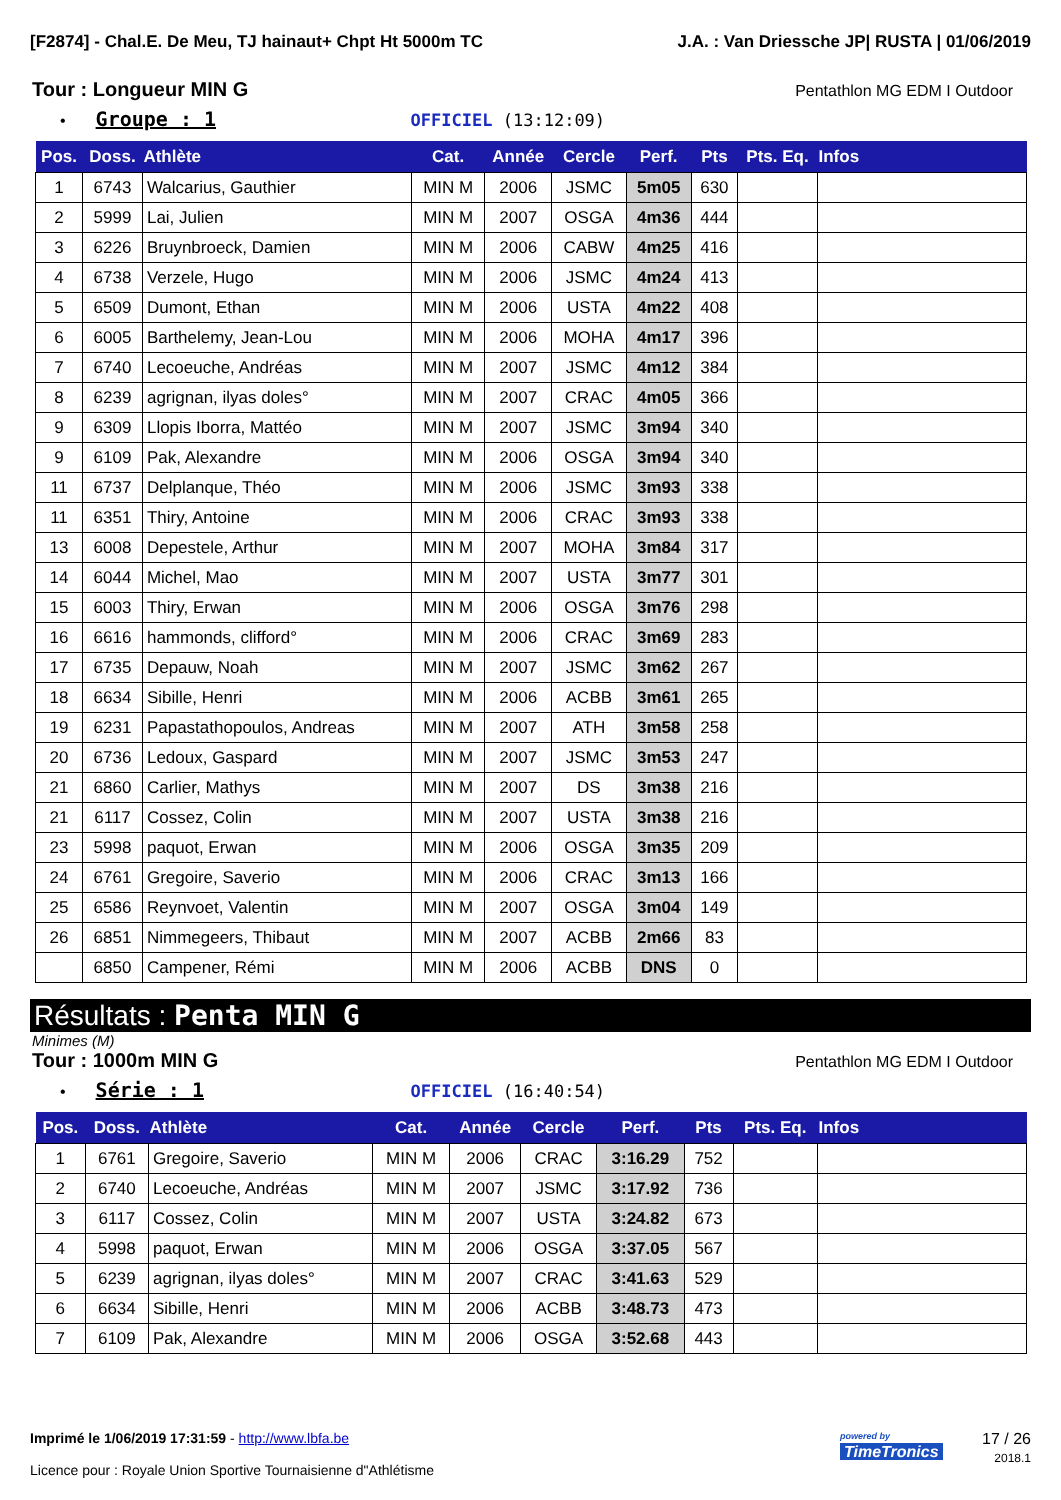[F2874] - Chal.E. De Meu, TJ hainaut+ Chpt Ht 5000m TC J.A. : Van Driessche JP| RUSTA | 01/06/2019
Tour : Longueur MIN G Pentathlon MG EDM I Outdoor
• Groupe : 1 OFFICIEL (13:12:09)
| Pos. | Doss. | Athlète | Cat. | Année | Cercle | Perf. | Pts | Pts. Eq. | Infos |
| --- | --- | --- | --- | --- | --- | --- | --- | --- | --- |
| 1 | 6743 | Walcarius, Gauthier | MIN M | 2006 | JSMC | 5m05 | 630 | | |
| 2 | 5999 | Lai, Julien | MIN M | 2007 | OSGA | 4m36 | 444 | | |
| 3 | 6226 | Bruynbroeck, Damien | MIN M | 2006 | CABW | 4m25 | 416 | | |
| 4 | 6738 | Verzele, Hugo | MIN M | 2006 | JSMC | 4m24 | 413 | | |
| 5 | 6509 | Dumont, Ethan | MIN M | 2006 | USTA | 4m22 | 408 | | |
| 6 | 6005 | Barthelemy, Jean-Lou | MIN M | 2006 | MOHA | 4m17 | 396 | | |
| 7 | 6740 | Lecoeuche, Andréas | MIN M | 2007 | JSMC | 4m12 | 384 | | |
| 8 | 6239 | agrignan, ilyas doles° | MIN M | 2007 | CRAC | 4m05 | 366 | | |
| 9 | 6309 | Llopis Iborra, Mattéo | MIN M | 2007 | JSMC | 3m94 | 340 | | |
| 9 | 6109 | Pak, Alexandre | MIN M | 2006 | OSGA | 3m94 | 340 | | |
| 11 | 6737 | Delplanque, Théo | MIN M | 2006 | JSMC | 3m93 | 338 | | |
| 11 | 6351 | Thiry, Antoine | MIN M | 2006 | CRAC | 3m93 | 338 | | |
| 13 | 6008 | Depestele, Arthur | MIN M | 2007 | MOHA | 3m84 | 317 | | |
| 14 | 6044 | Michel, Mao | MIN M | 2007 | USTA | 3m77 | 301 | | |
| 15 | 6003 | Thiry, Erwan | MIN M | 2006 | OSGA | 3m76 | 298 | | |
| 16 | 6616 | hammonds, clifford° | MIN M | 2006 | CRAC | 3m69 | 283 | | |
| 17 | 6735 | Depauw, Noah | MIN M | 2007 | JSMC | 3m62 | 267 | | |
| 18 | 6634 | Sibille, Henri | MIN M | 2006 | ACBB | 3m61 | 265 | | |
| 19 | 6231 | Papastathopoulos, Andreas | MIN M | 2007 | ATH | 3m58 | 258 | | |
| 20 | 6736 | Ledoux, Gaspard | MIN M | 2007 | JSMC | 3m53 | 247 | | |
| 21 | 6860 | Carlier, Mathys | MIN M | 2007 | DS | 3m38 | 216 | | |
| 21 | 6117 | Cossez, Colin | MIN M | 2007 | USTA | 3m38 | 216 | | |
| 23 | 5998 | paquot, Erwan | MIN M | 2006 | OSGA | 3m35 | 209 | | |
| 24 | 6761 | Gregoire, Saverio | MIN M | 2006 | CRAC | 3m13 | 166 | | |
| 25 | 6586 | Reynvoet, Valentin | MIN M | 2007 | OSGA | 3m04 | 149 | | |
| 26 | 6851 | Nimmegeers, Thibaut | MIN M | 2007 | ACBB | 2m66 | 83 | | |
| | 6850 | Campener, Rémi | MIN M | 2006 | ACBB | DNS | 0 | | |
Résultats : Penta MIN G
Minimes (M)
Tour : 1000m MIN G Pentathlon MG EDM I Outdoor
• Série : 1 OFFICIEL (16:40:54)
| Pos. | Doss. | Athlète | Cat. | Année | Cercle | Perf. | Pts | Pts. Eq. | Infos |
| --- | --- | --- | --- | --- | --- | --- | --- | --- | --- |
| 1 | 6761 | Gregoire, Saverio | MIN M | 2006 | CRAC | 3:16.29 | 752 | | |
| 2 | 6740 | Lecoeuche, Andréas | MIN M | 2007 | JSMC | 3:17.92 | 736 | | |
| 3 | 6117 | Cossez, Colin | MIN M | 2007 | USTA | 3:24.82 | 673 | | |
| 4 | 5998 | paquot, Erwan | MIN M | 2006 | OSGA | 3:37.05 | 567 | | |
| 5 | 6239 | agrignan, ilyas doles° | MIN M | 2007 | CRAC | 3:41.63 | 529 | | |
| 6 | 6634 | Sibille, Henri | MIN M | 2006 | ACBB | 3:48.73 | 473 | | |
| 7 | 6109 | Pak, Alexandre | MIN M | 2006 | OSGA | 3:52.68 | 443 | | |
Imprimé le 1/06/2019 17:31:59 - http://www.lbfa.be
Licence pour : Royale Union Sportive Tournaisienne d"Athlétisme
powered by
TimeTronics
17 / 26
2018.1